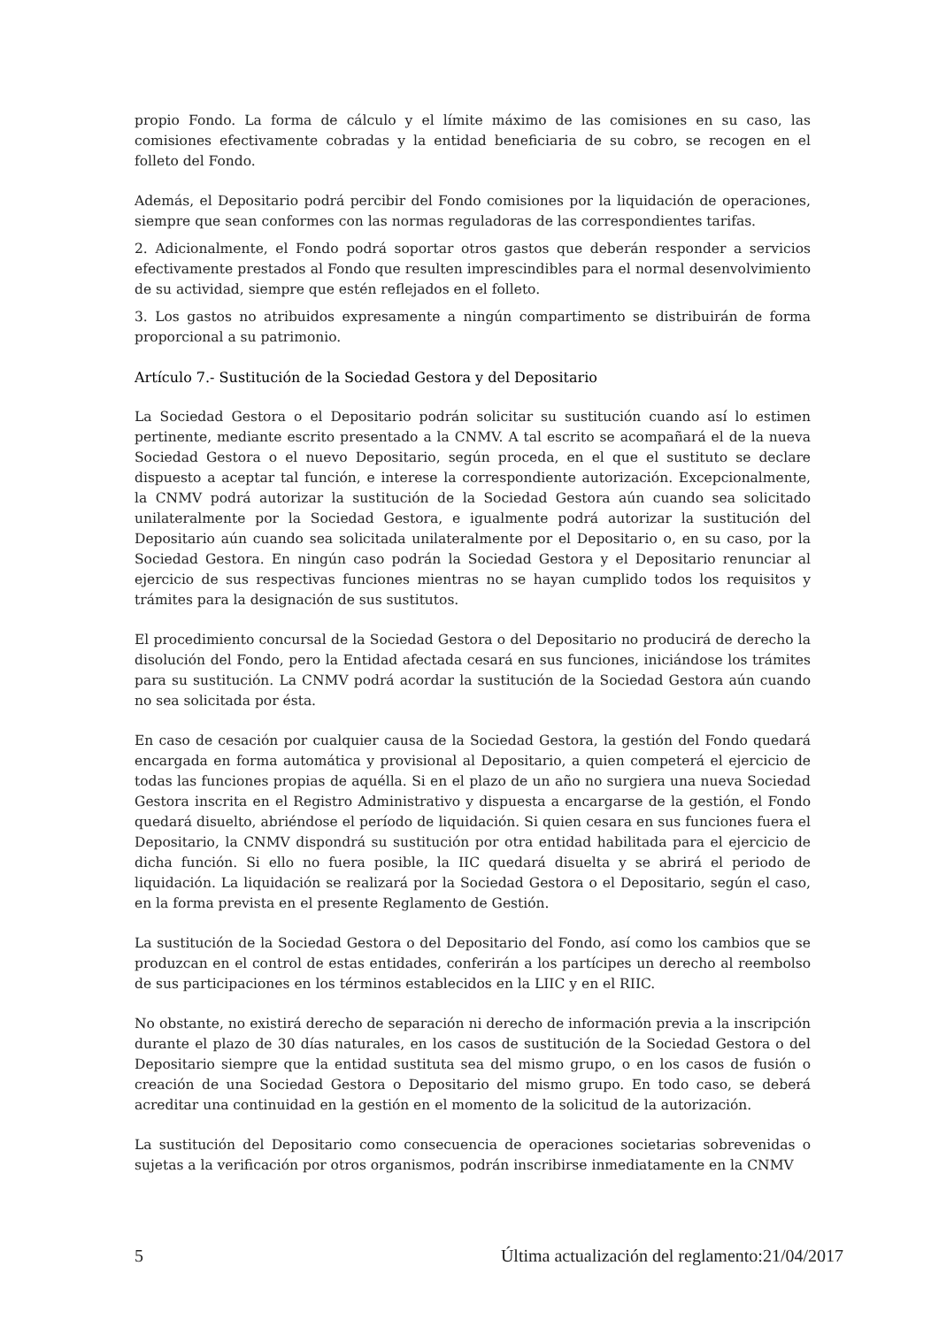propio Fondo. La forma de cálculo y el límite máximo de las comisiones en su caso, las comisiones efectivamente cobradas y la entidad beneficiaria de su cobro, se recogen en el folleto del Fondo.
Además, el Depositario podrá percibir del Fondo comisiones por la liquidación de operaciones, siempre que sean conformes con las normas reguladoras de las correspondientes tarifas.
2. Adicionalmente, el Fondo podrá soportar otros gastos que deberán responder a servicios efectivamente prestados al Fondo que resulten imprescindibles para el normal desenvolvimiento de su actividad, siempre que estén reflejados en el folleto.
3. Los gastos no atribuidos expresamente a ningún compartimento se distribuirán de forma proporcional a su patrimonio.
Artículo 7.- Sustitución de la Sociedad Gestora y del Depositario
La Sociedad Gestora o el Depositario podrán solicitar su sustitución cuando así lo estimen pertinente, mediante escrito presentado a la CNMV. A tal escrito se acompañará el de la nueva Sociedad Gestora o el nuevo Depositario, según proceda, en el que el sustituto se declare dispuesto a aceptar tal función, e interese la correspondiente autorización. Excepcionalmente, la CNMV podrá autorizar la sustitución de la Sociedad Gestora aún cuando sea solicitado unilateralmente por la Sociedad Gestora, e igualmente podrá autorizar la sustitución del Depositario aún cuando sea solicitada unilateralmente por el Depositario o, en su caso, por la Sociedad Gestora. En ningún caso podrán la Sociedad Gestora y el Depositario renunciar al ejercicio de sus respectivas funciones mientras no se hayan cumplido todos los requisitos y trámites para la designación de sus sustitutos.
El procedimiento concursal de la Sociedad Gestora o del Depositario no producirá de derecho la disolución del Fondo, pero la Entidad afectada cesará en sus funciones, iniciándose los trámites para su sustitución. La CNMV podrá acordar la sustitución de la Sociedad Gestora aún cuando no sea solicitada por ésta.
En caso de cesación por cualquier causa de la Sociedad Gestora, la gestión del Fondo quedará encargada en forma automática y provisional al Depositario, a quien competerá el ejercicio de todas las funciones propias de aquélla. Si en el plazo de un año no surgiera una nueva Sociedad Gestora inscrita en el Registro Administrativo y dispuesta a encargarse de la gestión, el Fondo quedará disuelto, abriéndose el período de liquidación. Si quien cesara en sus funciones fuera el Depositario, la CNMV dispondrá su sustitución por otra entidad habilitada para el ejercicio de dicha función. Si ello no fuera posible, la IIC quedará disuelta y se abrirá el periodo de liquidación. La liquidación se realizará por la Sociedad Gestora o el Depositario, según el caso, en la forma prevista en el presente Reglamento de Gestión.
La sustitución de la Sociedad Gestora o del Depositario del Fondo, así como los cambios que se produzcan en el control de estas entidades, conferirán a los partícipes un derecho al reembolso de sus participaciones en los términos establecidos en la LIIC y en el RIIC.
No obstante, no existirá derecho de separación ni derecho de información previa a la inscripción durante el plazo de 30 días naturales, en los casos de sustitución de la Sociedad Gestora o del Depositario siempre que la entidad sustituta sea del mismo grupo, o en los casos de fusión o creación de una Sociedad Gestora o Depositario del mismo grupo. En todo caso, se deberá acreditar una continuidad en la gestión en el momento de la solicitud de la autorización.
La sustitución del Depositario como consecuencia de operaciones societarias sobrevenidas o sujetas a la verificación por otros organismos, podrán inscribirse inmediatamente en la CNMV
5 Última actualización del reglamento:21/04/2017